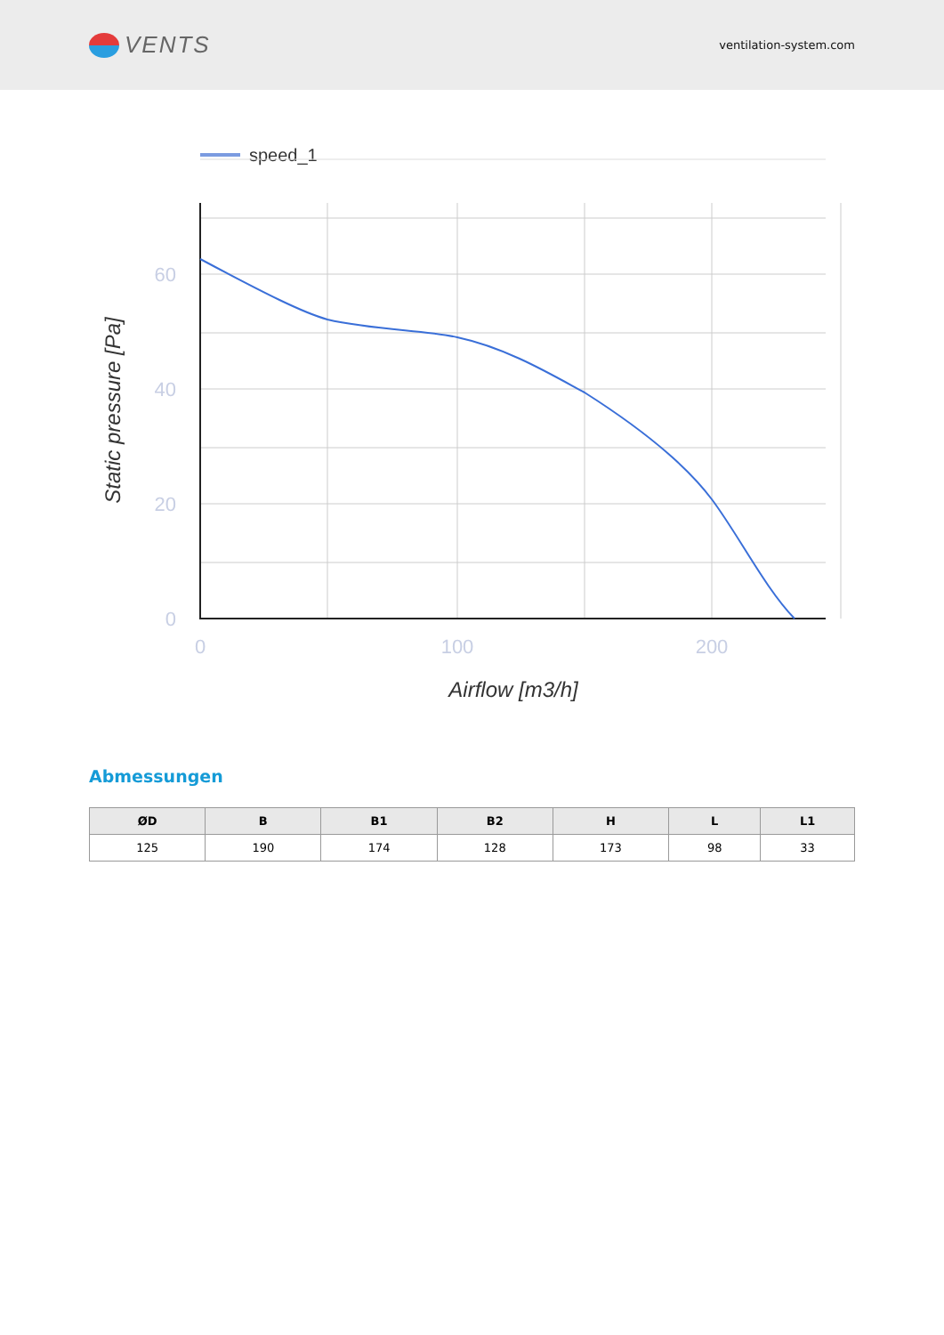VENTS
ventilation-system.com
speed_1
60
40
20
0
0
100
200
Airflow [m3/h]
Static pressure [Pa]
Abmessungen
| ØD | B | B1 | B2 | H | L | L1 |
| --- | --- | --- | --- | --- | --- | --- |
| 125 | 190 | 174 | 128 | 173 | 98 | 33 |